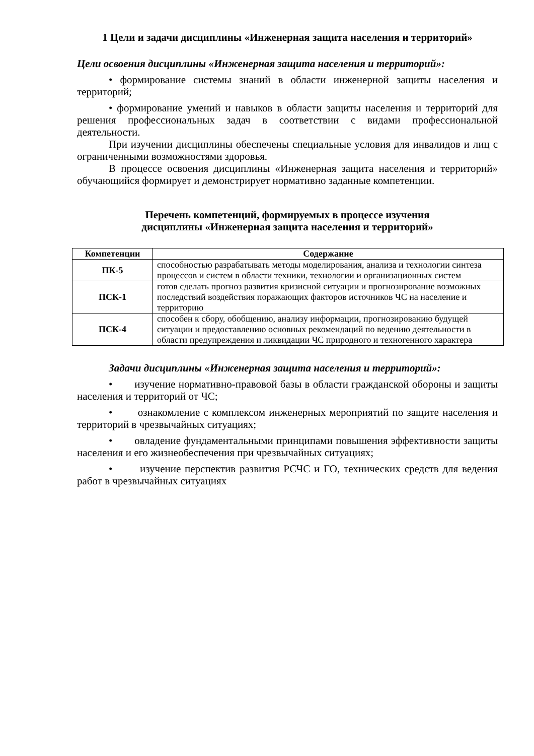1 Цели и задачи дисциплины «Инженерная защита населения и территорий»
Цели освоения дисциплины «Инженерная защита населения и территорий»:
• формирование системы знаний в области инженерной защиты населения и территорий;
• формирование умений и навыков в области защиты населения и территорий для решения профессиональных задач в соответствии с видами профессиональной деятельности.
При изучении дисциплины обеспечены специальные условия для инвалидов и лиц с ограниченными возможностями здоровья.
В процессе освоения дисциплины «Инженерная защита населения и территорий» обучающийся формирует и демонстрирует нормативно заданные компетенции.
Перечень компетенций, формируемых в процессе изучения
дисциплины «Инженерная защита населения и территорий»
| Компетенции | Содержание |
| --- | --- |
| ПК-5 | способностью разрабатывать методы моделирования, анализа и технологии синтеза процессов и систем в области техники, технологии и организационных систем |
| ПСК-1 | готов сделать прогноз развития кризисной ситуации и прогнозирование возможных последствий воздействия поражающих факторов источников ЧС на население и территорию |
| ПСК-4 | способен к сбору, обобщению, анализу информации, прогнозированию будущей ситуации и предоставлению основных рекомендаций по ведению деятельности в области предупреждения и ликвидации ЧС природного и техногенного характера |
Задачи дисциплины «Инженерная защита населения и территорий»:
• изучение нормативно-правовой базы в области гражданской обороны и защиты населения и территорий от ЧС;
• ознакомление с комплексом инженерных мероприятий по защите населения и территорий в чрезвычайных ситуациях;
• овладение фундаментальными принципами повышения эффективности защиты населения и его жизнеобеспечения при чрезвычайных ситуациях;
• изучение перспектив развития РСЧС и ГО, технических средств для ведения работ в чрезвычайных ситуациях